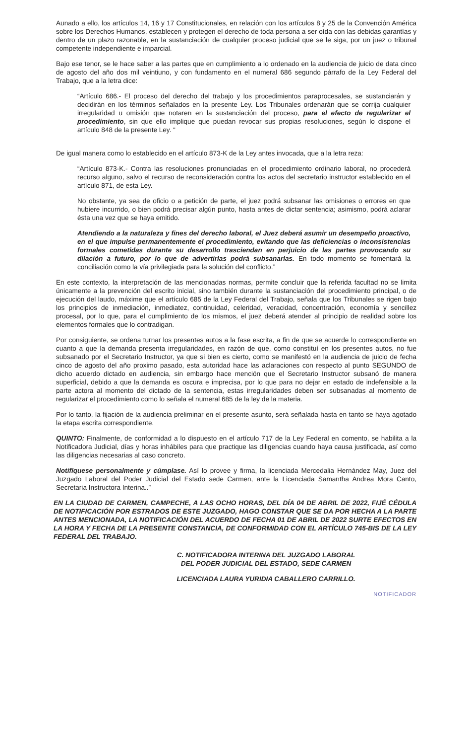Aunado a ello, los artículos 14, 16 y 17 Constitucionales, en relación con los artículos 8 y 25 de la Convención América sobre los Derechos Humanos, establecen y protegen el derecho de toda persona a ser oída con las debidas garantías y dentro de un plazo razonable, en la sustanciación de cualquier proceso judicial que se le siga, por un juez o tribunal competente independiente e imparcial.
Bajo ese tenor, se le hace saber a las partes que en cumplimiento a lo ordenado en la audiencia de juicio de data cinco de agosto del año dos mil veintiuno, y con fundamento en el numeral 686 segundo párrafo de la Ley Federal del Trabajo, que a la letra dice:
“Artículo 686.- El proceso del derecho del trabajo y los procedimientos paraprocesales, se sustanciarán y decidirán en los términos señalados en la presente Ley. Los Tribunales ordenarán que se corrija cualquier irregularidad u omisión que notaren en la sustanciación del proceso, para el efecto de regularizar el procedimiento, sin que ello implique que puedan revocar sus propias resoluciones, según lo dispone el artículo 848 de la presente Ley. “
De igual manera como lo establecido en el artículo 873-K de la Ley antes invocada, que a la letra reza:
“Artículo 873-K.- Contra las resoluciones pronunciadas en el procedimiento ordinario laboral, no procederá recurso alguno, salvo el recurso de reconsideración contra los actos del secretario instructor establecido en el artículo 871, de esta Ley.
No obstante, ya sea de oficio o a petición de parte, el juez podrá subsanar las omisiones o errores en que hubiere incurrido, o bien podrá precisar algún punto, hasta antes de dictar sentencia; asimismo, podrá aclarar ésta una vez que se haya emitido.
Atendiendo a la naturaleza y fines del derecho laboral, el Juez deberá asumir un desempeño proactivo, en el que impulse permanentemente el procedimiento, evitando que las deficiencias o inconsistencias formales cometidas durante su desarrollo trasciendan en perjuicio de las partes provocando su dilación a futuro, por lo que de advertirlas podrá subsanarlas. En todo momento se fomentará la conciliación como la vía privilegiada para la solución del conflicto.”
En este contexto, la interpretación de las mencionadas normas, permite concluir que la referida facultad no se limita únicamente a la prevención del escrito inicial, sino también durante la sustanciación del procedimiento principal, o de ejecución del laudo, máxime que el artículo 685 de la Ley Federal del Trabajo, señala que los Tribunales se rigen bajo los principios de inmediación, inmediatez, continuidad, celeridad, veracidad, concentración, economía y sencillez procesal, por lo que, para el cumplimiento de los mismos, el juez deberá atender al principio de realidad sobre los elementos formales que lo contradigan.
Por consiguiente, se ordena turnar los presentes autos a la fase escrita, a fin de que se acuerde lo correspondiente en cuanto a que la demanda presenta irregularidades, en razón de que, como constituí en los presentes autos, no fue subsanado por el Secretario Instructor, ya que si bien es cierto, como se manifestó en la audiencia de juicio de fecha cinco de agosto del año proximo pasado, esta autoridad hace las aclaraciones con respecto al punto SEGUNDO de dicho acuerdo dictado en audiencia, sin embargo hace mención que el Secretario Instructor subsanó de manera superficial, debido a que la demanda es oscura e imprecisa, por lo que para no dejar en estado de indefensible a la parte actora al momento del dictado de la sentencia, estas irregularidades deben ser subsanadas al momento de regularizar el procedimiento como lo señala el numeral 685 de la ley de la materia.
Por lo tanto, la fijación de la audiencia preliminar en el presente asunto, será señalada hasta en tanto se haya agotado la etapa escrita correspondiente.
QUINTO: Finalmente, de conformidad a lo dispuesto en el artículo 717 de la Ley Federal en comento, se habilita a la Notificadora Judicial, días y horas inhábiles para que practique las diligencias cuando haya causa justificada, así como las diligencias necesarias al caso concreto.
Notifíquese personalmente y cúmplase. Así lo provee y firma, la licenciada Mercedalia Hernández May, Juez del Juzgado Laboral del Poder Judicial del Estado sede Carmen, ante la Licenciada Samantha Andrea Mora Canto, Secretaria Instructora Interina..”
EN LA CIUDAD DE CARMEN, CAMPECHE, A LAS OCHO HORAS, DEL DÍA 04 DE ABRIL DE 2022, FIJÉ CÉDULA DE NOTIFICACIÓN POR ESTRADOS DE ESTE JUZGADO, HAGO CONSTAR QUE SE DA POR HECHA A LA PARTE ANTES MENCIONADA, LA NOTIFICACIÓN DEL ACUERDO DE FECHA 01 DE ABRIL DE 2022 SURTE EFECTOS EN LA HORA Y FECHA DE LA PRESENTE CONSTANCIA, DE CONFORMIDAD CON EL ARTÍCULO 745-BIS DE LA LEY FEDERAL DEL TRABAJO.
C. NOTIFICADORA INTERINA DEL JUZGADO LABORAL
DEL PODER JUDICIAL DEL ESTADO, SEDE CARMEN
LICENCIADA LAURA YURIDIA CABALLERO CARRILLO.
NOTIFICADOR